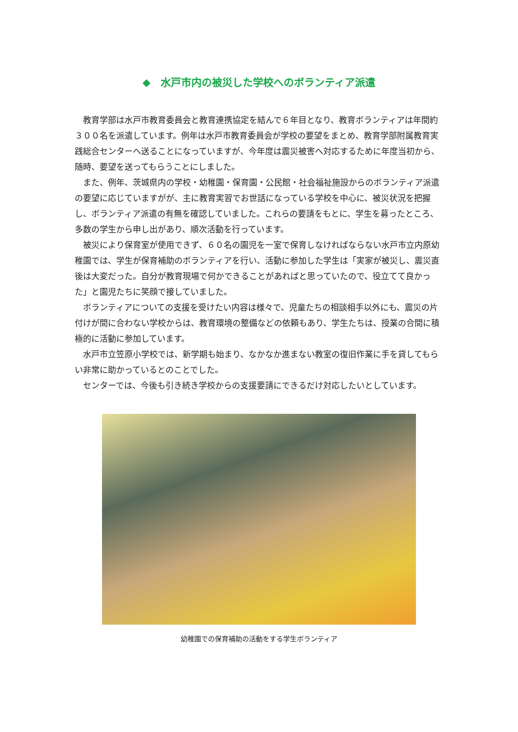◆　水戸市内の被災した学校へのボランティア派遣
教育学部は水戸市教育委員会と教育連携協定を結んで６年目となり、教育ボランティアは年間約３００名を派遣しています。例年は水戸市教育委員会が学校の要望をまとめ、教育学部附属教育実践総合センターへ送ることになっていますが、今年度は震災被害へ対応するために年度当初から、随時、要望を送ってもらうことにしました。
また、例年、茨城県内の学校・幼稚園・保育園・公民館・社会福祉施設からのボランティア派遣の要望に応じていますがが、主に教育実習でお世話になっている学校を中心に、被災状況を把握し、ボランティア派遣の有無を確認していました。これらの要請をもとに、学生を募ったところ、多数の学生から申し出があり、順次活動を行っています。
被災により保育室が使用できず、６０名の園児を一室で保育しなければならない水戸市立内原幼稚園では、学生が保育補助のボランティアを行い、活動に参加した学生は「実家が被災し、震災直後は大変だった。自分が教育現場で何かできることがあればと思っていたので、役立てて良かった」と園児たちに笑顔で接していました。
ボランティアについての支援を受けたい内容は様々で、児童たちの相談相手以外にも、震災の片付けが間に合わない学校からは、教育環境の整備などの依頼もあり、学生たちは、授業の合間に積極的に活動に参加しています。
水戸市立笠原小学校では、新学期も始まり、なかなか進まない教室の復旧作業に手を貸してもらい非常に助かっているとのことでした。
センターでは、今後も引き続き学校からの支援要請にできるだけ対応したいとしています。
幼稚園での保育補助の活動をする学生ボランティア